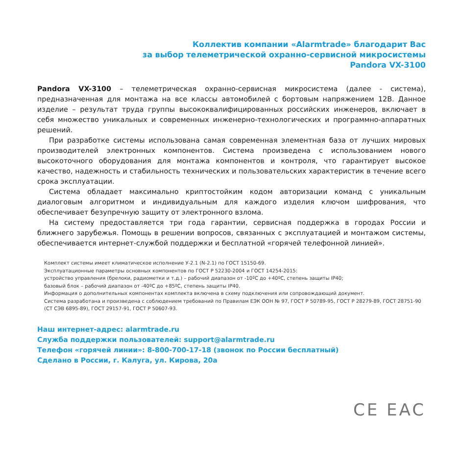Коллектив компании «Alarmtrade» благодарит Вас
за выбор телеметрической охранно-сервисной микросистемы
Pandora VX-3100
Pandora VX-3100 – телеметрическая охранно-сервисная микросистема (далее - система), предназначенная для монтажа на все классы автомобилей с бортовым напряжением 12В. Данное изделие – результат труда группы высококвалифицированных российских инженеров, включает в себя множество уникальных и современных инженерно-технологических и программно-аппаратных решений.
При разработке системы использована самая современная элементная база от лучших мировых производителей электронных компонентов. Система произведена с использованием нового высокоточного оборудования для монтажа компонентов и контроля, что гарантирует высокое качество, надежность и стабильность технических и пользовательских характеристик в течение всего срока эксплуатации.
Система обладает максимально криптостойким кодом авторизации команд с уникальным диалоговым алгоритмом и индивидуальным для каждого изделия ключом шифрования, что обеспечивает безупречную защиту от электронного взлома.
На систему предоставляется три года гарантии, сервисная поддержка в городах России и ближнего зарубежья. Помощь в решении вопросов, связанных с эксплуатацией и монтажом системы, обеспечивается интернет-службой поддержки и бесплатной «горячей телефонной линией».
Комплект системы имеет климатическое исполнение У-2.1 (N-2.1) по ГОСТ 15150-69.
Эксплуатационные параметры основных компонентов по ГОСТ Р 52230-2004 и ГОСТ 14254-2015:
устройство управления (брелоки, радиометки и т.д.) – рабочий диапазон от -10ºС до +40ºС, степень защиты IP40;
базовый блок – рабочий диапазон от -40ºС до +85ºС, степень защиты IP40.
Информация о дополнительных компонентах комплекта включена в схему подключения или сопровождающий документ.
Система разработана и произведена с соблюдением требований по Правилам ЕЭК ООН № 97, ГОСТ Р 50789-95, ГОСТ Р 28279-89, ГОСТ 28751-90 (СТ СЭВ 6895-89), ГОСТ 29157-91, ГОСТ Р 50607-93.
Наш интернет-адрес: alarmtrade.ru
Служба поддержки пользователей: support@alarmtrade.ru
Телефон «горячей линии»: 8-800-700-17-18 (звонок по России бесплатный)
Сделано в России, г. Калуга, ул. Кирова, 20а
CE EAC